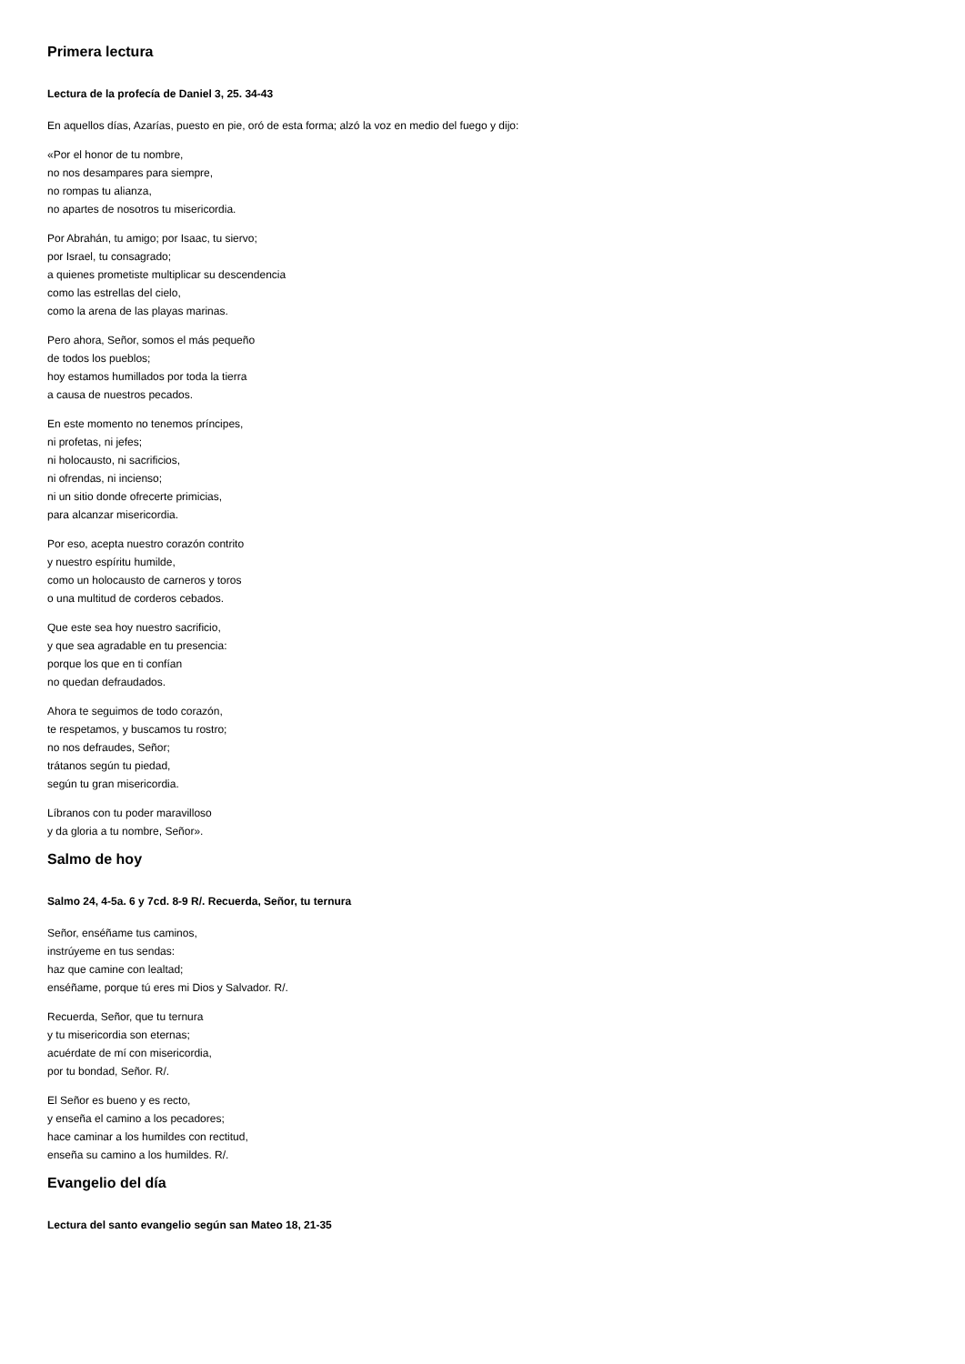Primera lectura
Lectura de la profecía de Daniel 3, 25. 34-43
En aquellos días, Azarías, puesto en pie, oró de esta forma; alzó la voz en medio del fuego y dijo:
«Por el honor de tu nombre,
no nos desampares para siempre,
no rompas tu alianza,
no apartes de nosotros tu misericordia.
Por Abrahán, tu amigo; por Isaac, tu siervo;
por Israel, tu consagrado;
a quienes prometiste multiplicar su descendencia
como las estrellas del cielo,
como la arena de las playas marinas.
Pero ahora, Señor, somos el más pequeño
de todos los pueblos;
hoy estamos humillados por toda la tierra
a causa de nuestros pecados.
En este momento no tenemos príncipes,
ni profetas, ni jefes;
ni holocausto, ni sacrificios,
ni ofrendas, ni incienso;
ni un sitio donde ofrecerte primicias,
para alcanzar misericordia.
Por eso, acepta nuestro corazón contrito
y nuestro espíritu humilde,
como un holocausto de carneros y toros
o una multitud de corderos cebados.
Que este sea hoy nuestro sacrificio,
y que sea agradable en tu presencia:
porque los que en ti confían
no quedan defraudados.
Ahora te seguimos de todo corazón,
te respetamos, y buscamos tu rostro;
no nos defraudes, Señor;
trátanos según tu piedad,
según tu gran misericordia.
Líbranos con tu poder maravilloso
y da gloria a tu nombre, Señor».
Salmo de hoy
Salmo 24, 4-5a. 6 y 7cd. 8-9 R/. Recuerda, Señor, tu ternura
Señor, enséñame tus caminos,
instrúyeme en tus sendas:
haz que camine con lealtad;
enséñame, porque tú eres mi Dios y Salvador. R/.
Recuerda, Señor, que tu ternura
y tu misericordia son eternas;
acuérdate de mí con misericordia,
por tu bondad, Señor. R/.
El Señor es bueno y es recto,
y enseña el camino a los pecadores;
hace caminar a los humildes con rectitud,
enseña su camino a los humildes. R/.
Evangelio del día
Lectura del santo evangelio según san Mateo 18, 21-35